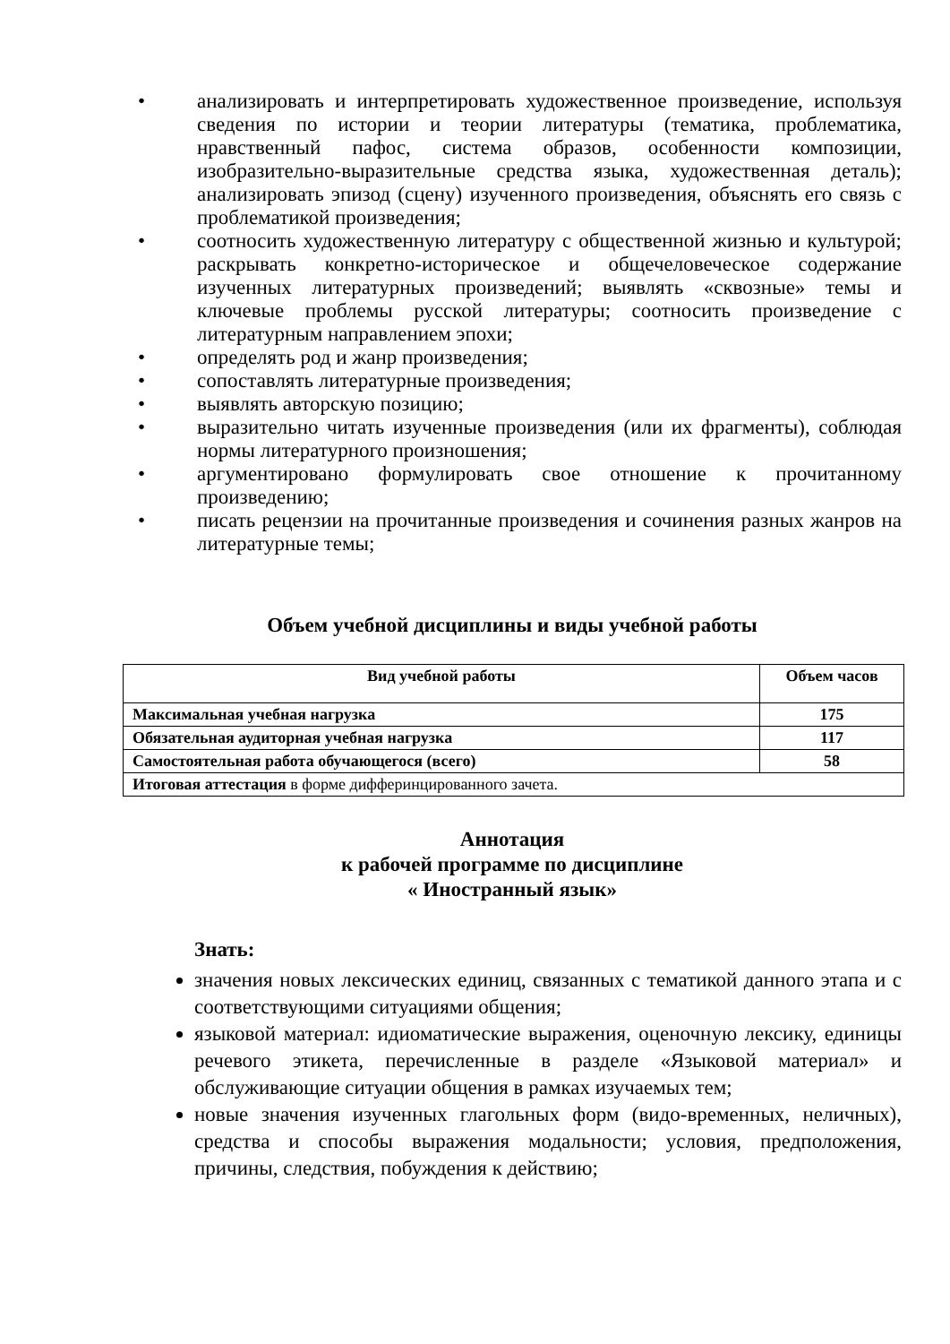• анализировать и интерпретировать художественное произведение, используя сведения по истории и теории литературы (тематика, проблематика, нравственный пафос, система образов, особенности композиции, изобразительно-выразительные средства языка, художественная деталь); анализировать эпизод (сцену) изученного произведения, объяснять его связь с проблематикой произведения;
• соотносить художественную литературу с общественной жизнью и культурой; раскрывать конкретно-историческое и общечеловеческое содержание изученных литературных произведений; выявлять «сквозные» темы и ключевые проблемы русской литературы; соотносить произведение с литературным направлением эпохи;
• определять род и жанр произведения;
• сопоставлять литературные произведения;
• выявлять авторскую позицию;
• выразительно читать изученные произведения (или их фрагменты), соблюдая нормы литературного произношения;
• аргументировано формулировать свое отношение к прочитанному произведению;
• писать рецензии на прочитанные произведения и сочинения разных жанров на литературные темы;
Объем учебной дисциплины и виды учебной работы
| Вид учебной работы | Объем часов |
| --- | --- |
| Максимальная учебная нагрузка | 175 |
| Обязательная аудиторная учебная нагрузка | 117 |
| Самостоятельная работа обучающегося (всего) | 58 |
| Итоговая аттестация в форме дифферинцированного зачета. | |
Аннотация
к рабочей программе по дисциплине
« Иностранный язык»
Знать:
значения новых лексических единиц, связанных с тематикой данного этапа и с соответствующими ситуациями общения;
языковой материал: идиоматические выражения, оценочную лексику, единицы речевого этикета, перечисленные в разделе «Языковой материал» и обслуживающие ситуации общения в рамках изучаемых тем;
новые значения изученных глагольных форм (видо-временных, неличных), средства и способы выражения модальности; условия, предположения, причины, следствия, побуждения к действию;